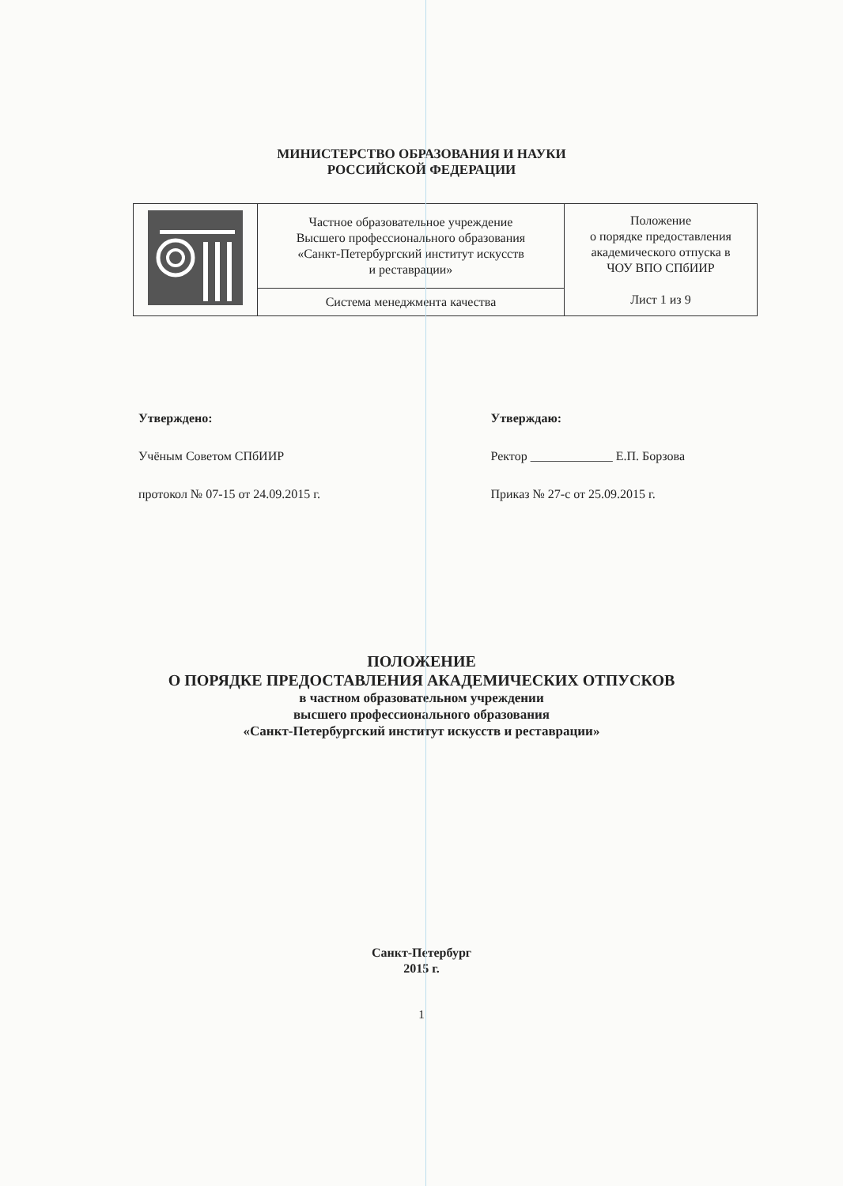МИНИСТЕРСТВО ОБРАЗОВАНИЯ И НАУКИ
РОССИЙСКОЙ ФЕДЕРАЦИИ
| | Частное образовательное учреждение Высшего профессионального образования «Санкт-Петербургский институт искусств и реставрации» | Положение о порядке предоставления академического отпуска в ЧОУ ВПО СПбИИР Лист 1 из 9 |
| | Система менеджмента качества | |
Утверждено:
Учёным Советом СПбИИР
протокол № 07-15 от 24.09.2015 г.
Утверждаю:
Ректор _____________ Е.П. Борзова
Приказ № 27-с от 25.09.2015 г.
ПОЛОЖЕНИЕ
О ПОРЯДКЕ ПРЕДОСТАВЛЕНИЯ АКАДЕМИЧЕСКИХ ОТПУСКОВ
в частном образовательном учреждении
высшего профессионального образования
«Санкт-Петербургский институт искусств и реставрации»
Санкт-Петербург
2015 г.
1